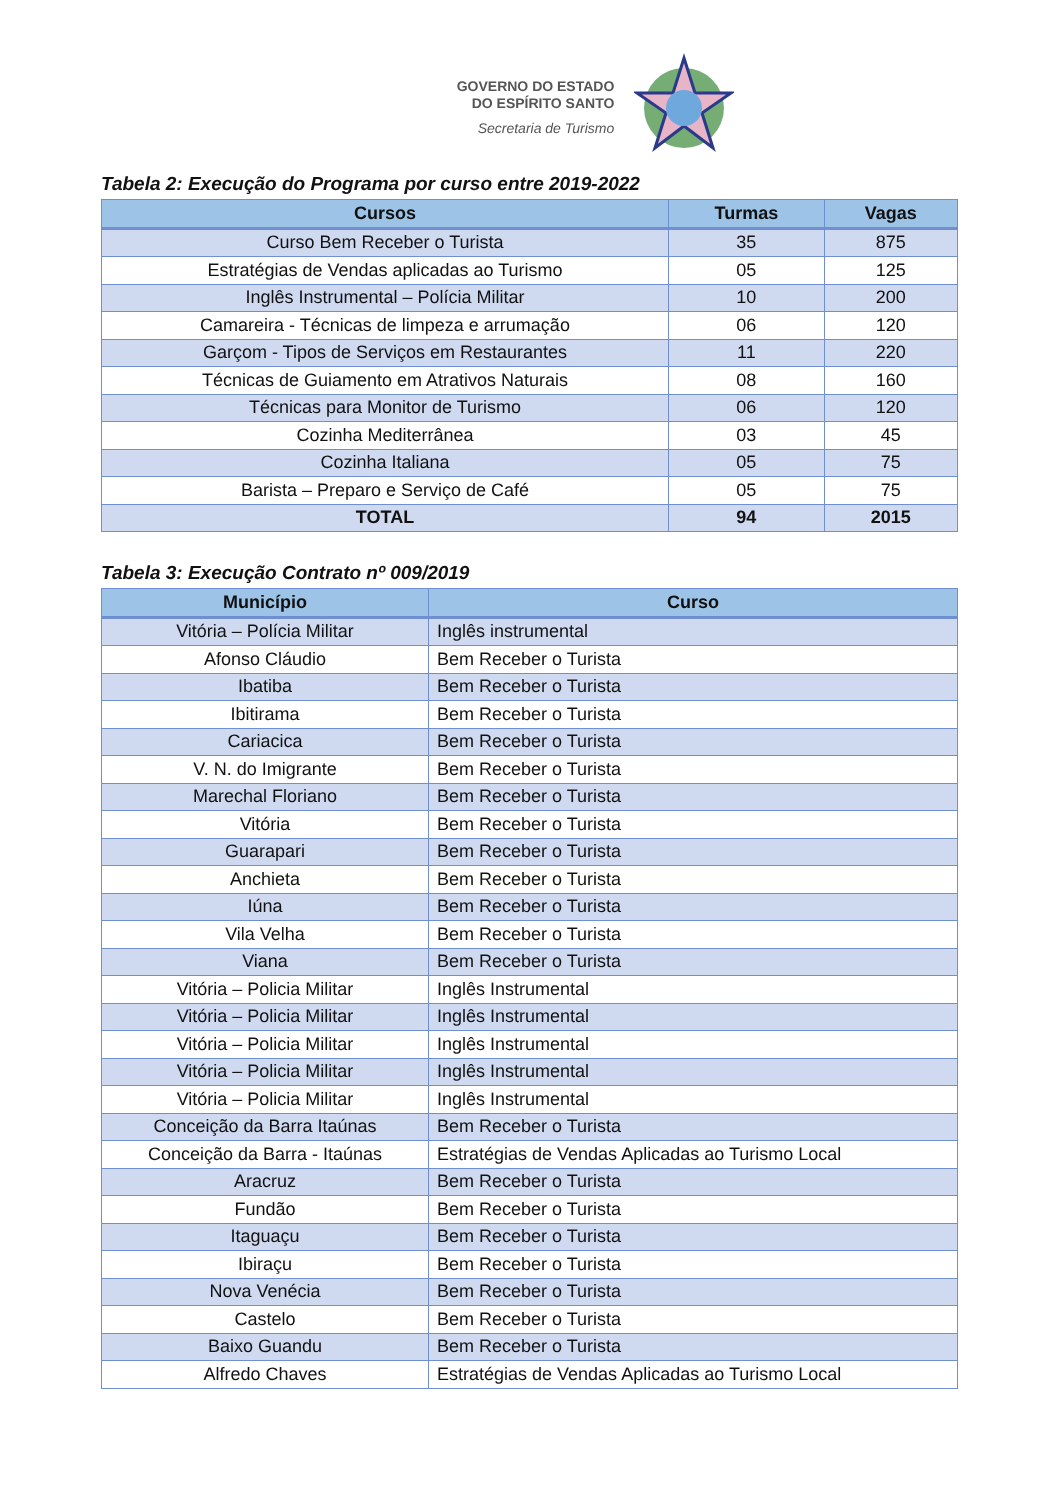GOVERNO DO ESTADO
DO ESPÍRITO SANTO
Secretaria de Turismo
Tabela 2: Execução do Programa por curso entre 2019-2022
| Cursos | Turmas | Vagas |
| --- | --- | --- |
| Curso Bem Receber o Turista | 35 | 875 |
| Estratégias de Vendas aplicadas ao Turismo | 05 | 125 |
| Inglês Instrumental – Polícia Militar | 10 | 200 |
| Camareira - Técnicas de limpeza e arrumação | 06 | 120 |
| Garçom - Tipos de Serviços em Restaurantes | 11 | 220 |
| Técnicas de Guiamento em Atrativos Naturais | 08 | 160 |
| Técnicas para Monitor de Turismo | 06 | 120 |
| Cozinha Mediterrânea | 03 | 45 |
| Cozinha Italiana | 05 | 75 |
| Barista – Preparo e Serviço de Café | 05 | 75 |
| TOTAL | 94 | 2015 |
Tabela 3: Execução Contrato nº 009/2019
| Município | Curso |
| --- | --- |
| Vitória – Polícia Militar | Inglês instrumental |
| Afonso Cláudio | Bem Receber o Turista |
| Ibatiba | Bem Receber o Turista |
| Ibitirama | Bem Receber o Turista |
| Cariacica | Bem Receber o Turista |
| V. N. do Imigrante | Bem Receber o Turista |
| Marechal Floriano | Bem Receber o Turista |
| Vitória | Bem Receber o Turista |
| Guarapari | Bem Receber o Turista |
| Anchieta | Bem Receber o Turista |
| Iúna | Bem Receber o Turista |
| Vila Velha | Bem Receber o Turista |
| Viana | Bem Receber o Turista |
| Vitória – Policia Militar | Inglês Instrumental |
| Vitória – Policia Militar | Inglês Instrumental |
| Vitória – Policia Militar | Inglês Instrumental |
| Vitória – Policia Militar | Inglês Instrumental |
| Vitória – Policia Militar | Inglês Instrumental |
| Conceição da Barra Itaúnas | Bem Receber o Turista |
| Conceição da Barra - Itaúnas | Estratégias de Vendas Aplicadas ao Turismo Local |
| Aracruz | Bem Receber o Turista |
| Fundão | Bem Receber o Turista |
| Itaguaçu | Bem Receber o Turista |
| Ibiraçu | Bem Receber o Turista |
| Nova Venécia | Bem Receber o Turista |
| Castelo | Bem Receber o Turista |
| Baixo Guandu | Bem Receber o Turista |
| Alfredo Chaves | Estratégias de Vendas Aplicadas ao Turismo Local |